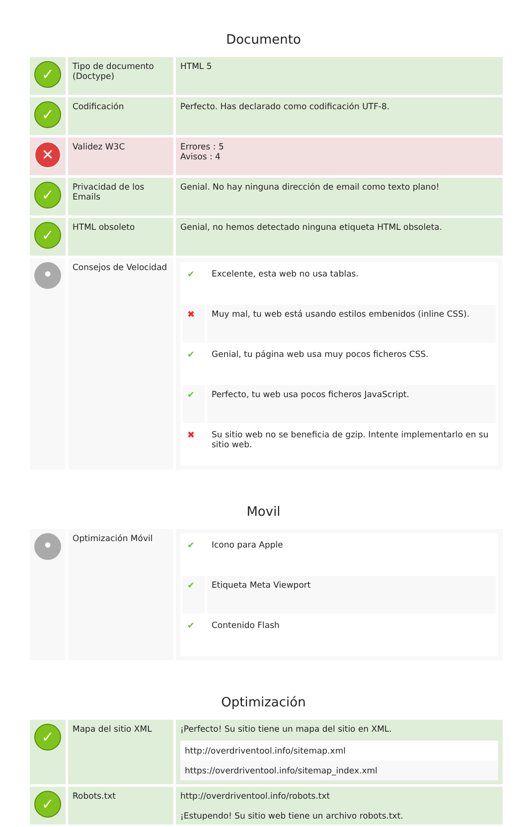Documento
| ✓ | Tipo de documento (Doctype) | HTML 5 |
| ✓ | Codificación | Perfecto. Has declarado como codificación UTF-8. |
| ✕ | Validez W3C | Errores : 5 Avisos : 4 |
| ✓ | Privacidad de los Emails | Genial. No hay ninguna dirección de email como texto plano! |
| ✓ | HTML obsoleto | Genial, no hemos detectado ninguna etiqueta HTML obsoleta. |
| • | Consejos de Velocidad | / ✔ / Excelente, esta web no usa tablas. / / ✖ / Muy mal, tu web está usando estilos embenidos (inline CSS). / / ✔ / Genial, tu página web usa muy pocos ficheros CSS. / / ✔ / Perfecto, tu web usa pocos ficheros JavaScript. / / ✖ / Su sitio web no se beneficia de gzip. Intente implementarlo en su sitio web. / |
Movil
| • | Optimización Móvil | / ✔ / Icono para Apple / / ✔ / Etiqueta Meta Viewport / / ✔ / Contenido Flash / |
Optimización
| ✓ | Mapa del sitio XML | ¡Perfecto! Su sitio tiene un mapa del sitio en XML. http://overdriventool.info/sitemap.xml https://overdriventool.info/sitemap_index.xml |
| ✓ | Robots.txt | http://overdriventool.info/robots.txt ¡Estupendo! Su sitio web tiene un archivo robots.txt. |